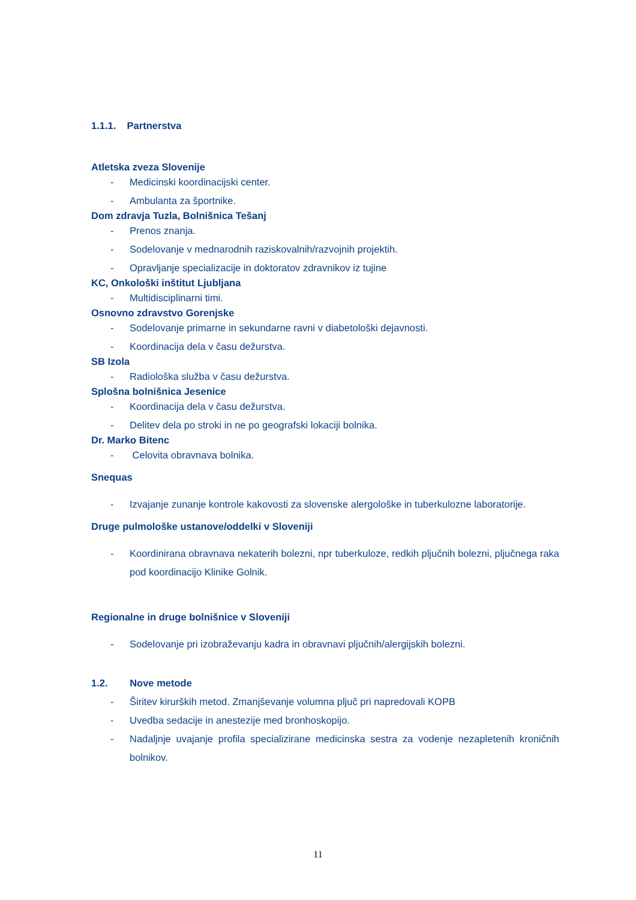1.1.1. Partnerstva
Atletska zveza Slovenije
- Medicinski koordinacijski center.
- Ambulanta za športnike.
Dom zdravja Tuzla, Bolnišnica Tešanj
- Prenos znanja.
- Sodelovanje v mednarodnih raziskovalnih/razvojnih projektih.
- Opravljanje specializacije in doktoratov zdravnikov iz tujine
KC, Onkološki inštitut Ljubljana
- Multidisciplinarni timi.
Osnovno zdravstvo Gorenjske
- Sodelovanje primarne in sekundarne ravni v diabetološki dejavnosti.
- Koordinacija dela v času dežurstva.
SB Izola
- Radiološka služba v času dežurstva.
Splošna bolnišnica Jesenice
- Koordinacija dela v času dežurstva.
- Delitev dela po stroki in ne po geografski lokaciji bolnika.
Dr. Marko Bitenc
- Celovita obravnava bolnika.
Snequas
- Izvajanje zunanje kontrole kakovosti za slovenske alergološke in tuberkulozne laboratorije.
Druge pulmološke ustanove/oddelki v Sloveniji
- Koordinirana obravnava nekaterih bolezni, npr tuberkuloze, redkih pljučnih bolezni, pljučnega raka pod koordinacijo Klinike Golnik.
Regionalne in druge bolnišnice v Sloveniji
- Sodelovanje pri izobraževanju kadra in obravnavi pljučnih/alergijskih bolezni.
1.2. Nove metode
- Širitev kirurških metod. Zmanjševanje volumna pljuč pri napredovali KOPB
- Uvedba sedacije in anestezije med bronhoskopijo.
- Nadaljnje uvajanje profila specializirane medicinska sestra za vodenje nezapletenih kroničnih bolnikov.
11